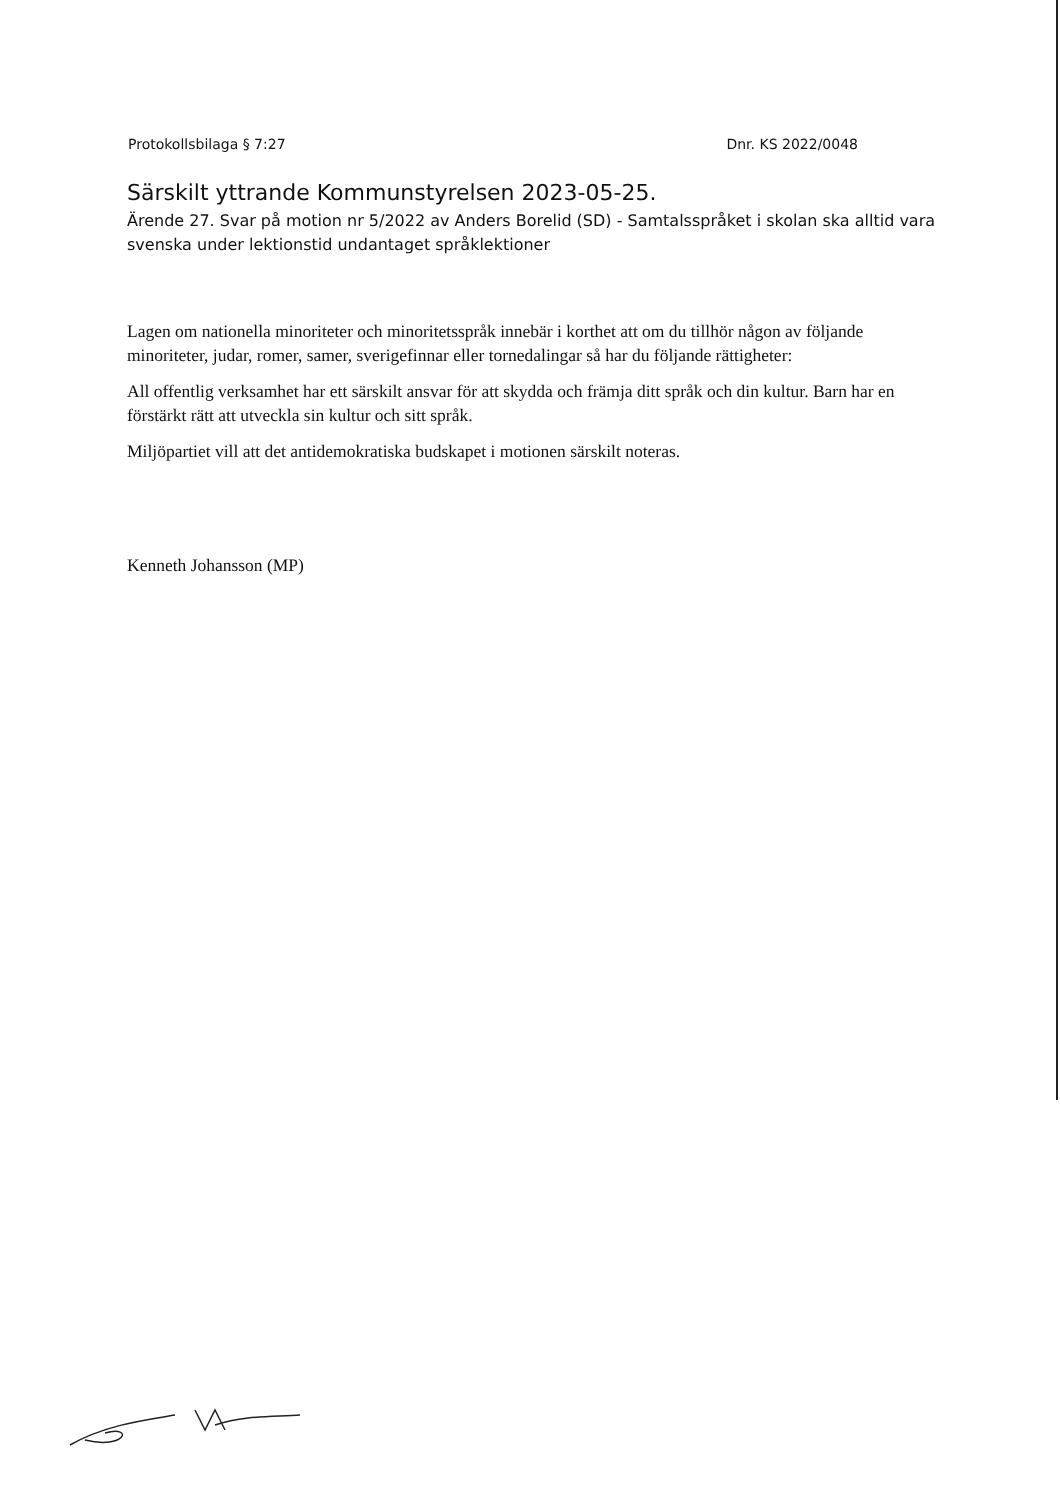Protokollsbilaga § 7:27 Dnr. KS 2022/0048
Särskilt yttrande Kommunstyrelsen 2023-05-25.
Ärende 27. Svar på motion nr 5/2022 av Anders Borelid (SD) - Samtalsspråket i skolan ska alltid vara svenska under lektionstid undantaget språklektioner
Lagen om nationella minoriteter och minoritetsspråk innebär i korthet att om du tillhör någon av följande minoriteter, judar, romer, samer, sverigefinnar eller tornedalingar så har du följande rättigheter:
All offentlig verksamhet har ett särskilt ansvar för att skydda och främja ditt språk och din kultur. Barn har en förstärkt rätt att utveckla sin kultur och sitt språk.
Miljöpartiet vill att det antidemokratiska budskapet i motionen särskilt noteras.
Kenneth Johansson (MP)